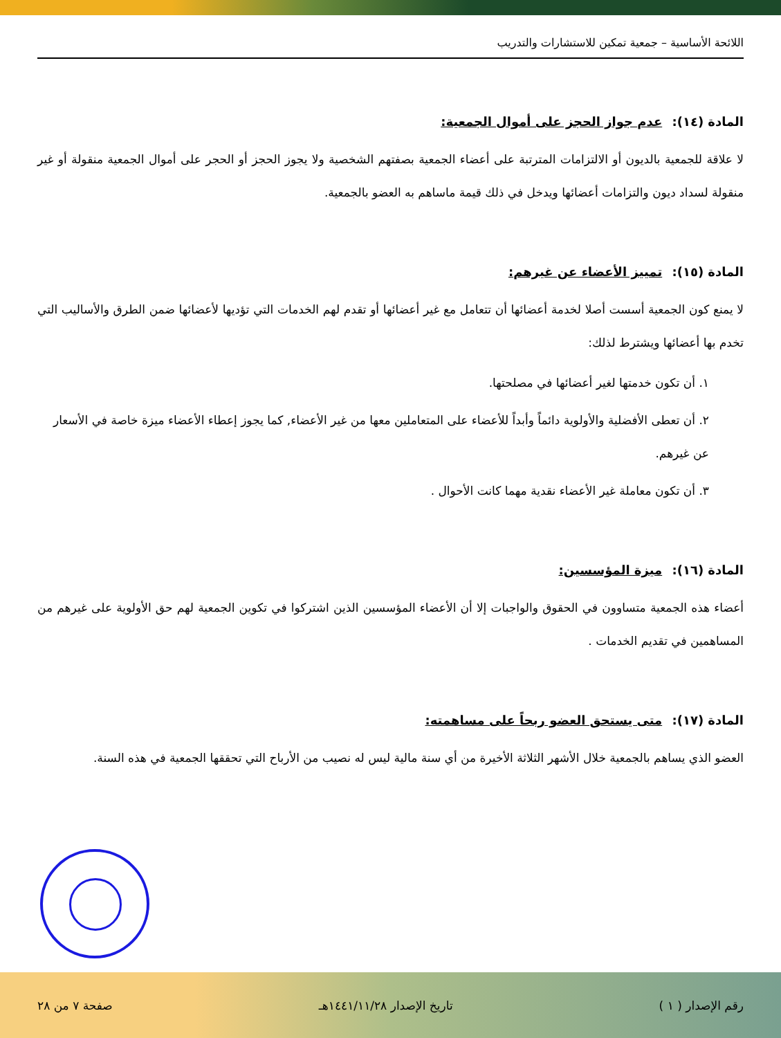اللائحة الأساسية – جمعية تمكين للاستشارات والتدريب
المادة (١٤): عدم جواز الحجز على أموال الجمعية:
لا علاقة للجمعية بالديون أو الالتزامات المترتبة على أعضاء الجمعية بصفتهم الشخصية ولا يجوز الحجز أو الحجر على أموال الجمعية منقولة أو غير منقولة لسداد ديون والتزامات أعضائها ويدخل في ذلك قيمة ماساهم به العضو بالجمعية.
المادة (١٥): تمييز الأعضاء عن غيرهم:
لا يمنع كون الجمعية أسست أصلا لخدمة أعضائها أن تتعامل مع غير أعضائها أو تقدم لهم الخدمات التي تؤديها لأعضائها ضمن الطرق والأساليب التي تخدم بها أعضائها ويشترط لذلك:
١. أن تكون خدمتها لغير أعضائها في مصلحتها.
٢. أن تعطى الأفضلية والأولوية دائماً وأبداً للأعضاء على المتعاملين معها من غير الأعضاء, كما يجوز إعطاء الأعضاء ميزة خاصة في الأسعار عن غيرهم.
٣. أن تكون معاملة غير الأعضاء نقدية مهما كانت الأحوال .
المادة (١٦): ميزة المؤسسين:
أعضاء هذه الجمعية متساوون في الحقوق والواجبات إلا أن الأعضاء المؤسسين الذين اشتركوا في تكوين الجمعية لهم حق الأولوية على غيرهم من المساهمين في تقديم الخدمات .
المادة (١٧): متى يستحق العضو ربحاً على مساهمته:
العضو الذي يساهم بالجمعية خلال الأشهر الثلاثة الأخيرة من أي سنة مالية ليس له نصيب من الأرباح التي تحققها الجمعية في هذه السنة.
رقم الإصدار ( ١ ) تاريخ الإصدار ١٤٤١/١١/٢٨هـ صفحة ٧ من ٢٨